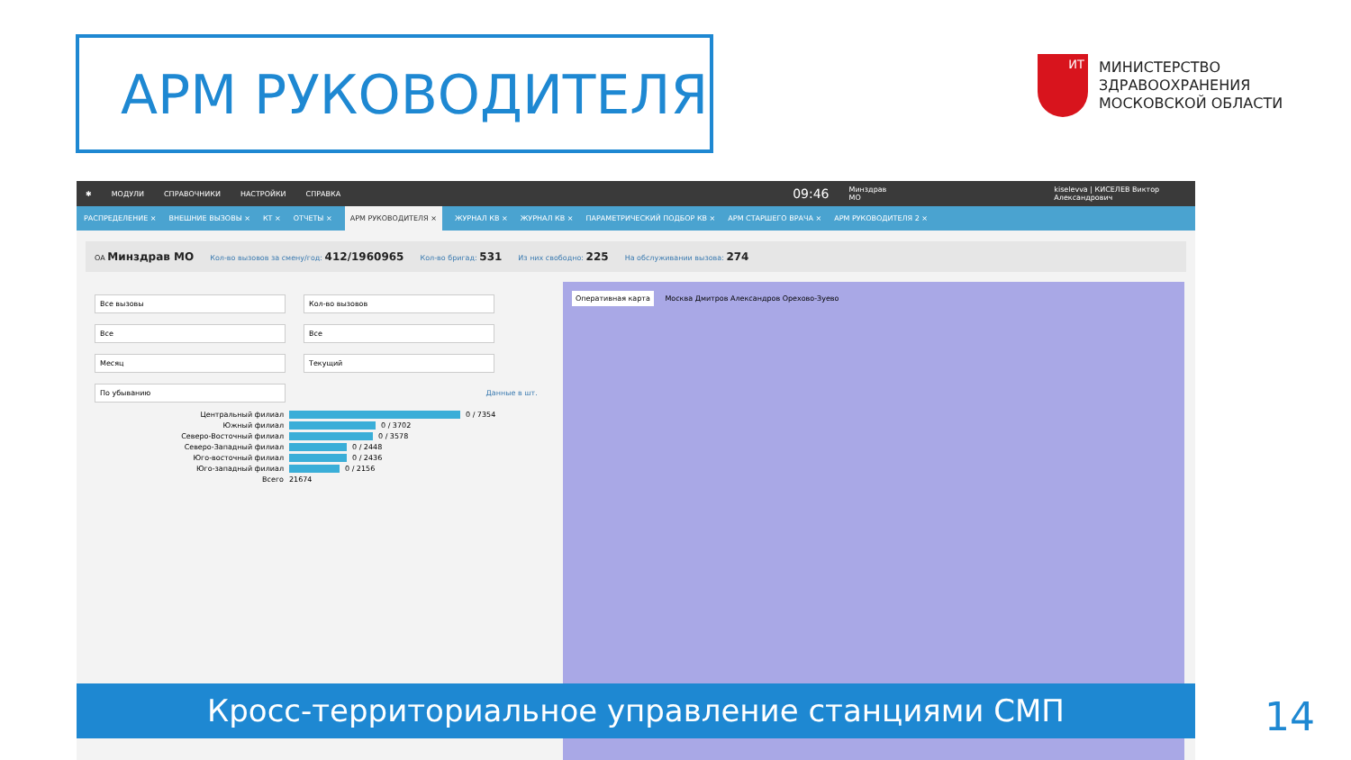АРМ РУКОВОДИТЕЛЯ
ИТ
МИНИСТЕРСТВО
ЗДРАВООХРАНЕНИЯ
МОСКОВСКОЙ ОБЛАСТИ
✱ МОДУЛИ СПРАВОЧНИКИ НАСТРОЙКИ СПРАВКА 09:46 Минздрав МО kiselevva | КИСЕЛЕВ Виктор Александрович
РАСПРЕДЕЛЕНИЕ × ВНЕШНИЕ ВЫЗОВЫ × КТ × ОТЧЕТЫ × АРМ РУКОВОДИТЕЛЯ × ЖУРНАЛ КВ × ЖУРНАЛ КВ × ПАРАМЕТРИЧЕСКИЙ ПОДБОР КВ × АРМ СТАРШЕГО ВРАЧА × АРМ РУКОВОДИТЕЛЯ 2 ×
ОА Минздрав МО Кол-во вызовов за смену/год: 412/1960965 Кол-во бригад: 531 Из них свободно: 225 На обслуживании вызова: 274
Все вызовы Кол-во вызовов
Все Все
Месяц Текущий
По убыванию Данные в шт.
Центральный филиал 0 / 7354
Южный филиал 0 / 3702
Северо-Восточный филиал 0 / 3578
Северо-Западный филиал 0 / 2448
Юго-восточный филиал 0 / 2436
Юго-западный филиал 0 / 2156
Всего 21674
Оперативная карта Москва Дмитров Александров Орехово-Зуево
Кросс-территориальное управление станциями СМП 14